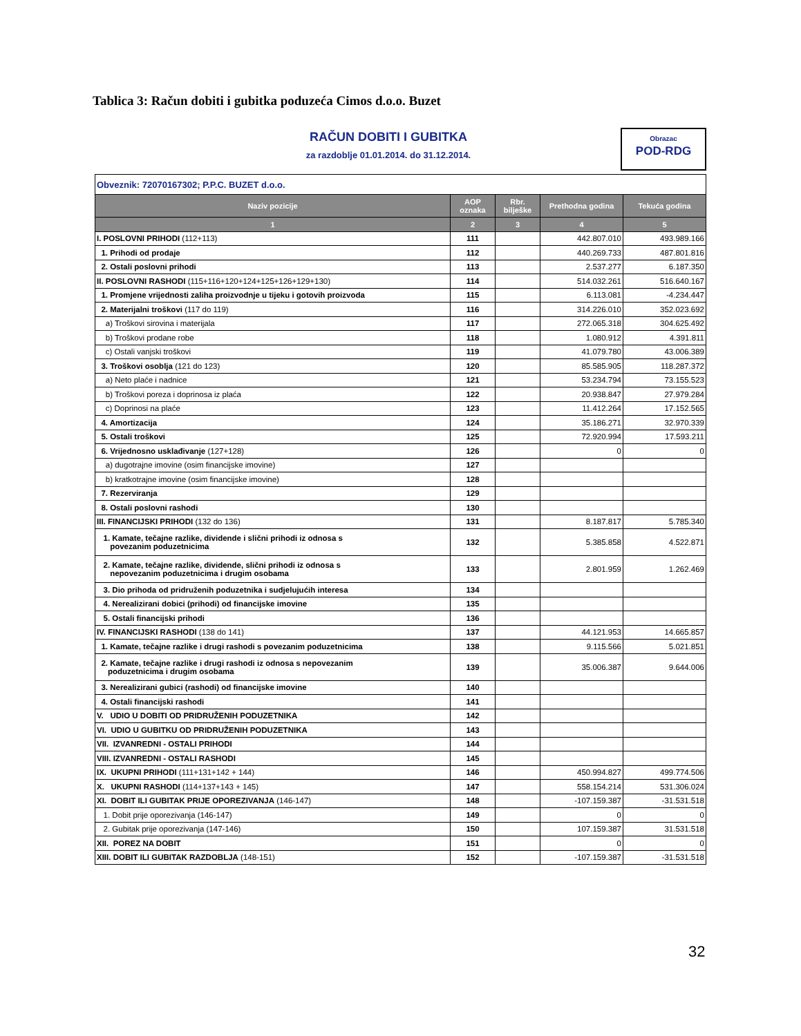Tablica 3: Račun dobiti i gubitka poduzeća Cimos d.o.o. Buzet
RAČUN DOBITI I GUBITKA
za razdoblje 01.01.2014. do 31.12.2014.
Obrazac
POD-RDG
| Obveznik: 72070167302; P.P.C. BUZET d.o.o. | | | | |
| Naziv pozicije | AOP oznaka | Rbr. bilješke | Prethodna godina | Tekuća godina |
| 1 | 2 | 3 | 4 | 5 |
| I. POSLOVNI PRIHODI (112+113) | 111 | | 442.807.010 | 493.989.166 |
| 1. Prihodi od prodaje | 112 | | 440.269.733 | 487.801.816 |
| 2. Ostali poslovni prihodi | 113 | | 2.537.277 | 6.187.350 |
| II. POSLOVNI RASHODI (115+116+120+124+125+126+129+130) | 114 | | 514.032.261 | 516.640.167 |
| 1. Promjene vrijednosti zaliha proizvodnje u tijeku i gotovih proizvoda | 115 | | 6.113.081 | -4.234.447 |
| 2. Materijalni troškovi (117 do 119) | 116 | | 314.226.010 | 352.023.692 |
| a) Troškovi sirovina i materijala | 117 | | 272.065.318 | 304.625.492 |
| b) Troškovi prodane robe | 118 | | 1.080.912 | 4.391.811 |
| c) Ostali vanjski troškovi | 119 | | 41.079.780 | 43.006.389 |
| 3. Troškovi osoblja (121 do 123) | 120 | | 85.585.905 | 118.287.372 |
| a) Neto plaće i nadnice | 121 | | 53.234.794 | 73.155.523 |
| b) Troškovi poreza i doprinosa iz plaća | 122 | | 20.938.847 | 27.979.284 |
| c) Doprinosi na plaće | 123 | | 11.412.264 | 17.152.565 |
| 4. Amortizacija | 124 | | 35.186.271 | 32.970.339 |
| 5. Ostali troškovi | 125 | | 72.920.994 | 17.593.211 |
| 6. Vrijednosno usklađivanje (127+128) | 126 | | 0 | 0 |
| a) dugotrajne imovine (osim financijske imovine) | 127 | | | |
| b) kratkotrajne imovine (osim financijske imovine) | 128 | | | |
| 7. Rezerviranja | 129 | | | |
| 8. Ostali poslovni rashodi | 130 | | | |
| III. FINANCIJSKI PRIHODI (132 do 136) | 131 | | 8.187.817 | 5.785.340 |
| 1. Kamate, tečajne razlike, dividende i slični prihodi iz odnosa s povezanim poduzetnicima | 132 | | 5.385.858 | 4.522.871 |
| 2. Kamate, tečajne razlike, dividende, slični prihodi iz odnosa s nepovezanim poduzetnicima i drugim osobama | 133 | | 2.801.959 | 1.262.469 |
| 3. Dio prihoda od pridruženih poduzetnika i sudjelujućih interesa | 134 | | | |
| 4. Nerealizirani dobici (prihodi) od financijske imovine | 135 | | | |
| 5. Ostali financijski prihodi | 136 | | | |
| IV. FINANCIJSKI RASHODI (138 do 141) | 137 | | 44.121.953 | 14.665.857 |
| 1. Kamate, tečajne razlike i drugi rashodi s povezanim poduzetnicima | 138 | | 9.115.566 | 5.021.851 |
| 2. Kamate, tečajne razlike i drugi rashodi iz odnosa s nepovezanim poduzetnicima i drugim osobama | 139 | | 35.006.387 | 9.644.006 |
| 3. Nerealizirani gubici (rashodi) od financijske imovine | 140 | | | |
| 4. Ostali financijski rashodi | 141 | | | |
| V. UDIO U DOBITI OD PRIDRUŽENIH PODUZETNIKA | 142 | | | |
| VI. UDIO U GUBITKU OD PRIDRUŽENIH PODUZETNIKA | 143 | | | |
| VII. IZVANREDNI - OSTALI PRIHODI | 144 | | | |
| VIII. IZVANREDNI - OSTALI RASHODI | 145 | | | |
| IX. UKUPNI PRIHODI (111+131+142 + 144) | 146 | | 450.994.827 | 499.774.506 |
| X. UKUPNI RASHODI (114+137+143 + 145) | 147 | | 558.154.214 | 531.306.024 |
| XI. DOBIT ILI GUBITAK PRIJE OPOREZIVANJA (146-147) | 148 | | -107.159.387 | -31.531.518 |
| 1. Dobit prije oporezivanja (146-147) | 149 | | 0 | 0 |
| 2. Gubitak prije oporezivanja (147-146) | 150 | | 107.159.387 | 31.531.518 |
| XII. POREZ NA DOBIT | 151 | | 0 | 0 |
| XIII. DOBIT ILI GUBITAK RAZDOBLJA (148-151) | 152 | | -107.159.387 | -31.531.518 |
32